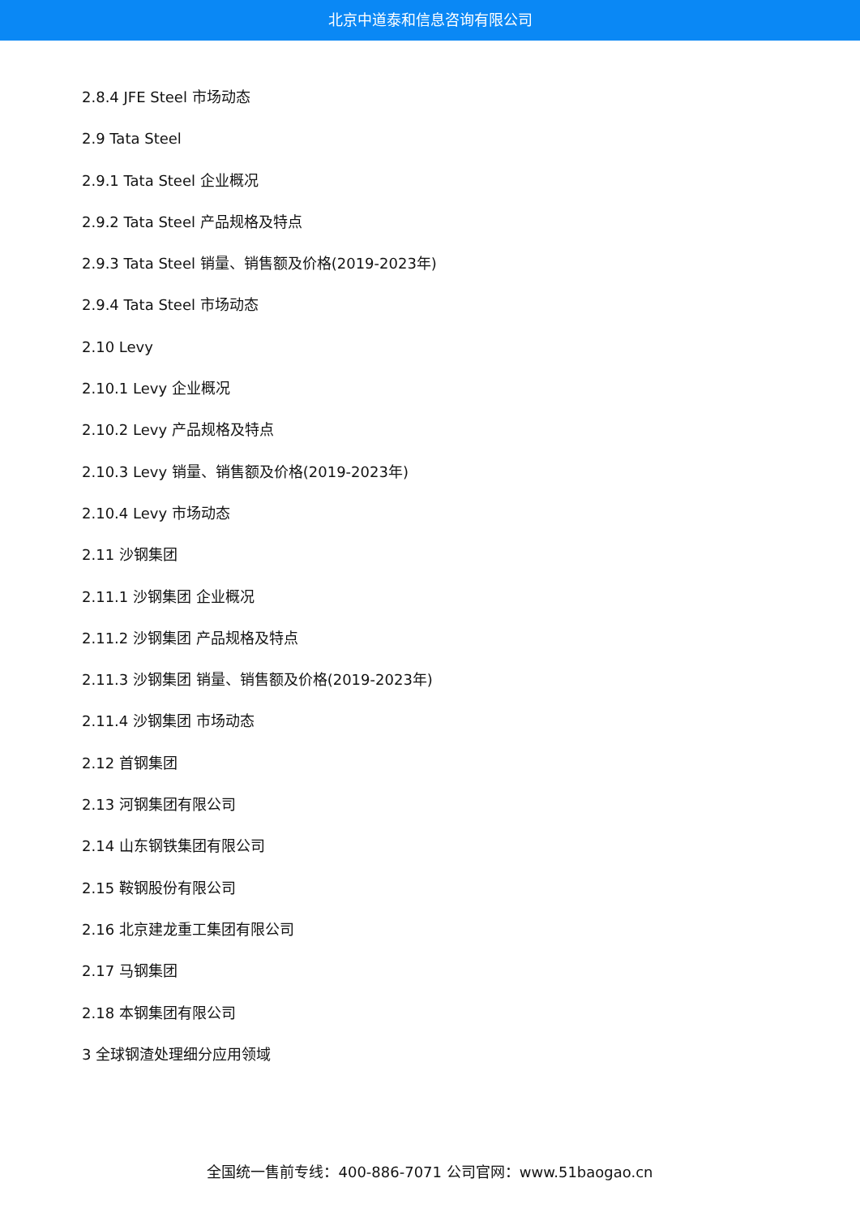北京中道泰和信息咨询有限公司
2.8.4 JFE Steel 市场动态
2.9 Tata Steel
2.9.1 Tata Steel 企业概况
2.9.2 Tata Steel 产品规格及特点
2.9.3 Tata Steel 销量、销售额及价格(2019-2023年)
2.9.4 Tata Steel 市场动态
2.10 Levy
2.10.1 Levy 企业概况
2.10.2 Levy 产品规格及特点
2.10.3 Levy 销量、销售额及价格(2019-2023年)
2.10.4 Levy 市场动态
2.11 沙钢集团
2.11.1 沙钢集团 企业概况
2.11.2 沙钢集团 产品规格及特点
2.11.3 沙钢集团 销量、销售额及价格(2019-2023年)
2.11.4 沙钢集团 市场动态
2.12 首钢集团
2.13 河钢集团有限公司
2.14 山东钢铁集团有限公司
2.15 鞍钢股份有限公司
2.16 北京建龙重工集团有限公司
2.17 马钢集团
2.18 本钢集团有限公司
3 全球钢渣处理细分应用领域
全国统一售前专线：400-886-7071 公司官网：www.51baogao.cn